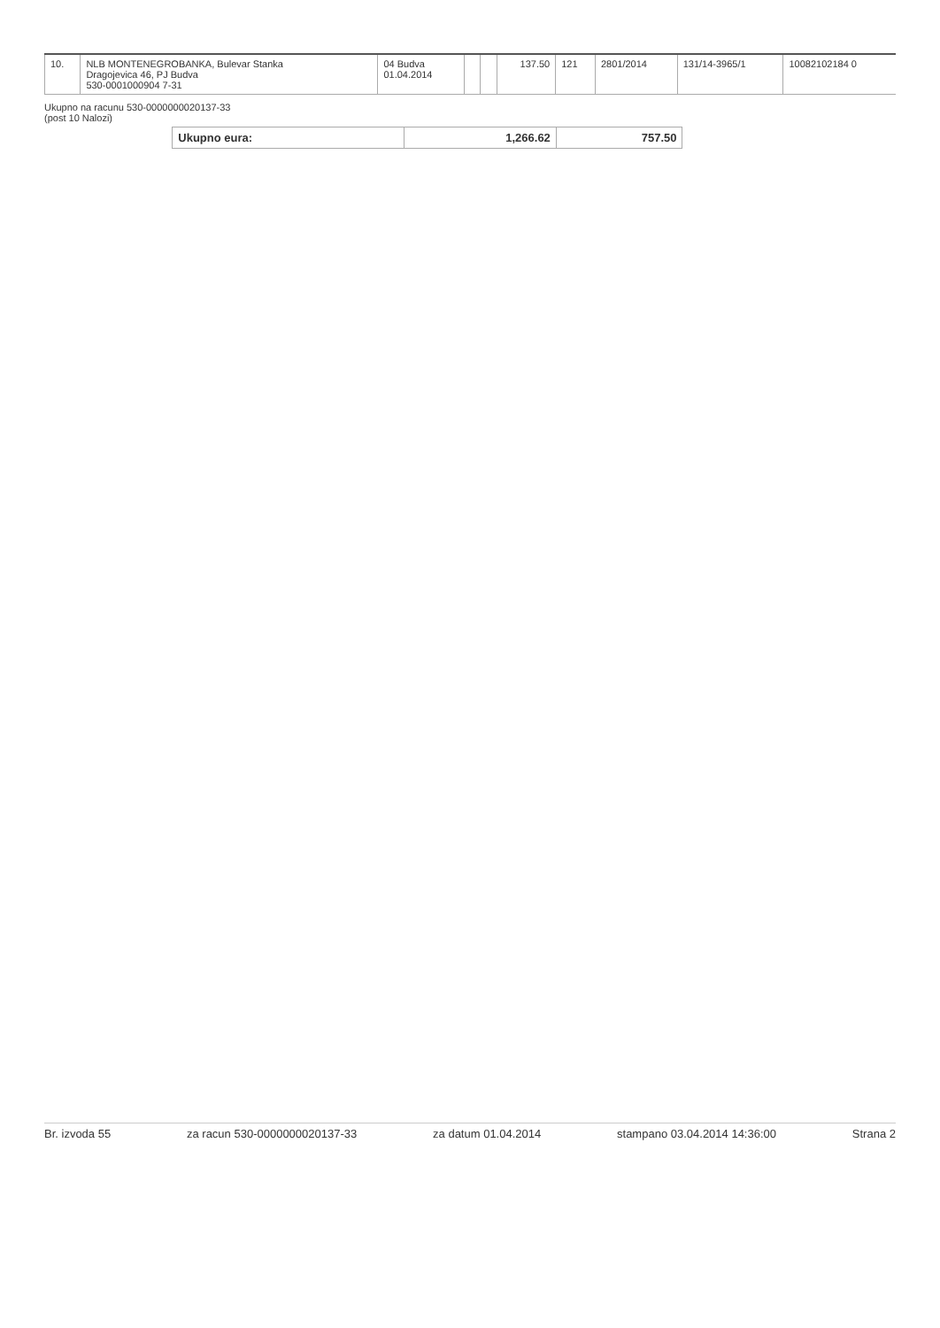| 10. | NLB MONTENEGROBANKA, Bulevar Stanka Dragojevica 46, PJ Budva 530-0001000904 7-31 | 04 Budva 01.04.2014 | | | 137.50 | 121 | 2801/2014 | 131/14-3965/1 | 10082102184 0 |
Ukupno na racunu 530-0000000020137-33
(post 10 Nalozi)
| Ukupno eura: | 1,266.62 | 757.50 |
Br. izvoda 55 za racun 530-0000000020137-33 za datum 01.04.2014 stampano 03.04.2014 14:36:00 Strana 2